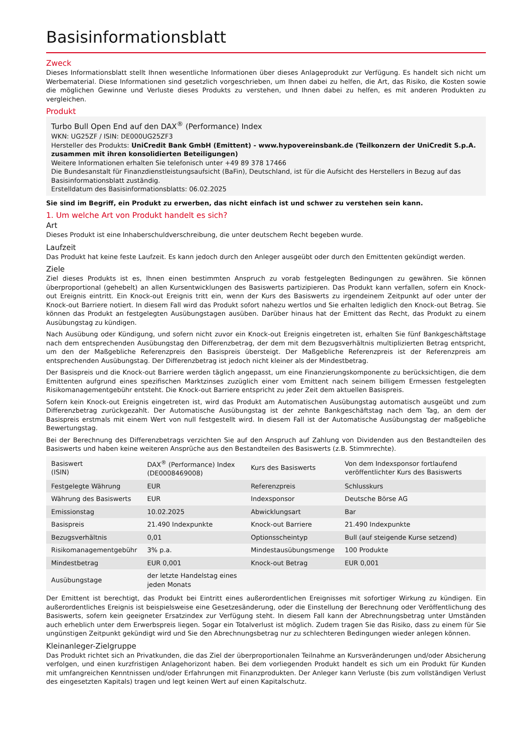Basisinformationsblatt
Zweck
Dieses Informationsblatt stellt Ihnen wesentliche Informationen über dieses Anlageprodukt zur Verfügung. Es handelt sich nicht um Werbematerial. Diese Informationen sind gesetzlich vorgeschrieben, um Ihnen dabei zu helfen, die Art, das Risiko, die Kosten sowie die möglichen Gewinne und Verluste dieses Produkts zu verstehen, und Ihnen dabei zu helfen, es mit anderen Produkten zu vergleichen.
Produkt
Turbo Bull Open End auf den DAX<sup>®</sup> (Performance) Index
WKN: UG25ZF / ISIN: DE000UG25ZF3
Hersteller des Produkts: UniCredit Bank GmbH (Emittent) - www.hypovereinsbank.de (Teilkonzern der UniCredit S.p.A. zusammen mit ihren konsolidierten Beteiligungen)
Weitere Informationen erhalten Sie telefonisch unter +49 89 378 17466
Die Bundesanstalt für Finanzdienstleistungsaufsicht (BaFin), Deutschland, ist für die Aufsicht des Herstellers in Bezug auf das Basisinformationsblatt zuständig.
Erstelldatum des Basisinformationsblatts: 06.02.2025
Sie sind im Begriff, ein Produkt zu erwerben, das nicht einfach ist und schwer zu verstehen sein kann.
1. Um welche Art von Produkt handelt es sich?
Art
Dieses Produkt ist eine Inhaberschuldverschreibung, die unter deutschem Recht begeben wurde.
Laufzeit
Das Produkt hat keine feste Laufzeit. Es kann jedoch durch den Anleger ausgeübt oder durch den Emittenten gekündigt werden.
Ziele
Ziel dieses Produkts ist es, Ihnen einen bestimmten Anspruch zu vorab festgelegten Bedingungen zu gewähren. Sie können überproportional (gehebelt) an allen Kursentwicklungen des Basiswerts partizipieren. Das Produkt kann verfallen, sofern ein Knock-out Ereignis eintritt. Ein Knock-out Ereignis tritt ein, wenn der Kurs des Basiswerts zu irgendeinem Zeitpunkt auf oder unter der Knock-out Barriere notiert. In diesem Fall wird das Produkt sofort nahezu wertlos und Sie erhalten lediglich den Knock-out Betrag. Sie können das Produkt an festgelegten Ausübungstagen ausüben. Darüber hinaus hat der Emittent das Recht, das Produkt zu einem Ausübungstag zu kündigen.
Nach Ausübung oder Kündigung, und sofern nicht zuvor ein Knock-out Ereignis eingetreten ist, erhalten Sie fünf Bankgeschäftstage nach dem entsprechenden Ausübungstag den Differenzbetrag, der dem mit dem Bezugsverhältnis multiplizierten Betrag entspricht, um den der Maßgebliche Referenzpreis den Basispreis übersteigt. Der Maßgebliche Referenzpreis ist der Referenzpreis am entsprechenden Ausübungstag. Der Differenzbetrag ist jedoch nicht kleiner als der Mindestbetrag.
Der Basispreis und die Knock-out Barriere werden täglich angepasst, um eine Finanzierungskomponente zu berücksichtigen, die dem Emittenten aufgrund eines spezifischen Marktzinses zuzüglich einer vom Emittent nach seinem billigem Ermessen festgelegten Risikomanagementgebühr entsteht. Die Knock-out Barriere entspricht zu jeder Zeit dem aktuellen Basispreis.
Sofern kein Knock-out Ereignis eingetreten ist, wird das Produkt am Automatischen Ausübungstag automatisch ausgeübt und zum Differenzbetrag zurückgezahlt. Der Automatische Ausübungstag ist der zehnte Bankgeschäftstag nach dem Tag, an dem der Basispreis erstmals mit einem Wert von null festgestellt wird. In diesem Fall ist der Automatische Ausübungstag der maßgebliche Bewertungstag.
Bei der Berechnung des Differenzbetrags verzichten Sie auf den Anspruch auf Zahlung von Dividenden aus den Bestandteilen des Basiswerts und haben keine weiteren Ansprüche aus den Bestandteilen des Basiswerts (z.B. Stimmrechte).
| Basiswert (ISIN) | DAX<sup>®</sup> (Performance) Index (DE0008469008) | Kurs des Basiswerts | Von dem Indexsponsor fortlaufend veröffentlichter Kurs des Basiswerts |
| Festgelegte Währung | EUR | Referenzpreis | Schlusskurs |
| Währung des Basiswerts | EUR | Indexsponsor | Deutsche Börse AG |
| Emissionstag | 10.02.2025 | Abwicklungsart | Bar |
| Basispreis | 21.490 Indexpunkte | Knock-out Barriere | 21.490 Indexpunkte |
| Bezugsverhältnis | 0,01 | Optionsscheintyp | Bull (auf steigende Kurse setzend) |
| Risikomanagementgebühr | 3% p.a. | Mindestausübungsmenge | 100 Produkte |
| Mindestbetrag | EUR 0,001 | Knock-out Betrag | EUR 0,001 |
| Ausübungstage | der letzte Handelstag eines jeden Monats | | |
Der Emittent ist berechtigt, das Produkt bei Eintritt eines außerordentlichen Ereignisses mit sofortiger Wirkung zu kündigen. Ein außerordentliches Ereignis ist beispielsweise eine Gesetzesänderung, oder die Einstellung der Berechnung oder Veröffentlichung des Basiswerts, sofern kein geeigneter Ersatzindex zur Verfügung steht. In diesem Fall kann der Abrechnungsbetrag unter Umständen auch erheblich unter dem Erwerbspreis liegen. Sogar ein Totalverlust ist möglich. Zudem tragen Sie das Risiko, dass zu einem für Sie ungünstigen Zeitpunkt gekündigt wird und Sie den Abrechnungsbetrag nur zu schlechteren Bedingungen wieder anlegen können.
Kleinanleger-Zielgruppe
Das Produkt richtet sich an Privatkunden, die das Ziel der überproportionalen Teilnahme an Kursveränderungen und/oder Absicherung verfolgen, und einen kurzfristigen Anlagehorizont haben. Bei dem vorliegenden Produkt handelt es sich um ein Produkt für Kunden mit umfangreichen Kenntnissen und/oder Erfahrungen mit Finanzprodukten. Der Anleger kann Verluste (bis zum vollständigen Verlust des eingesetzten Kapitals) tragen und legt keinen Wert auf einen Kapitalschutz.